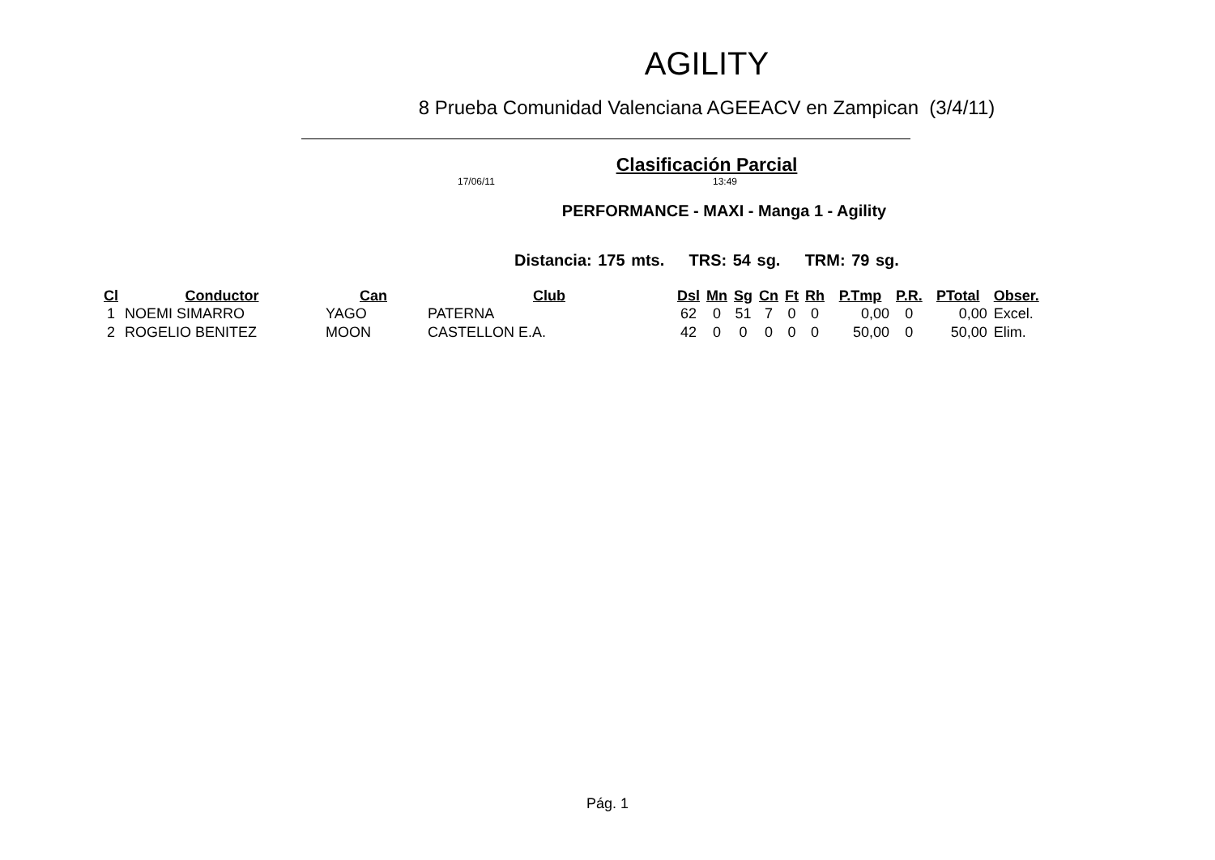AGILITY
8 Prueba Comunidad Valenciana AGEEACV en Zampican (3/4/11)
Clasificación Parcial
17/06/11 13:49
PERFORMANCE - MAXI - Manga 1 - Agility
Distancia: 175 mts. TRS: 54 sg. TRM: 79 sg.
| Cl | Conductor | Can | Club | Dsl | Mn | Sg | Cn | Ft | Rh | P.Tmp | P.R. | PTotal | Obser. |
| --- | --- | --- | --- | --- | --- | --- | --- | --- | --- | --- | --- | --- | --- |
| 1 | NOEMI SIMARRO | YAGO | PATERNA | 62 | 0 | 51 | 7 | 0 | 0 | 0,00 | 0 | 0,00 | Excel. |
| 2 | ROGELIO BENITEZ | MOON | CASTELLON E.A. | 42 | 0 | 0 | 0 | 0 | 0 | 50,00 | 0 | 50,00 | Elim. |
Pág. 1